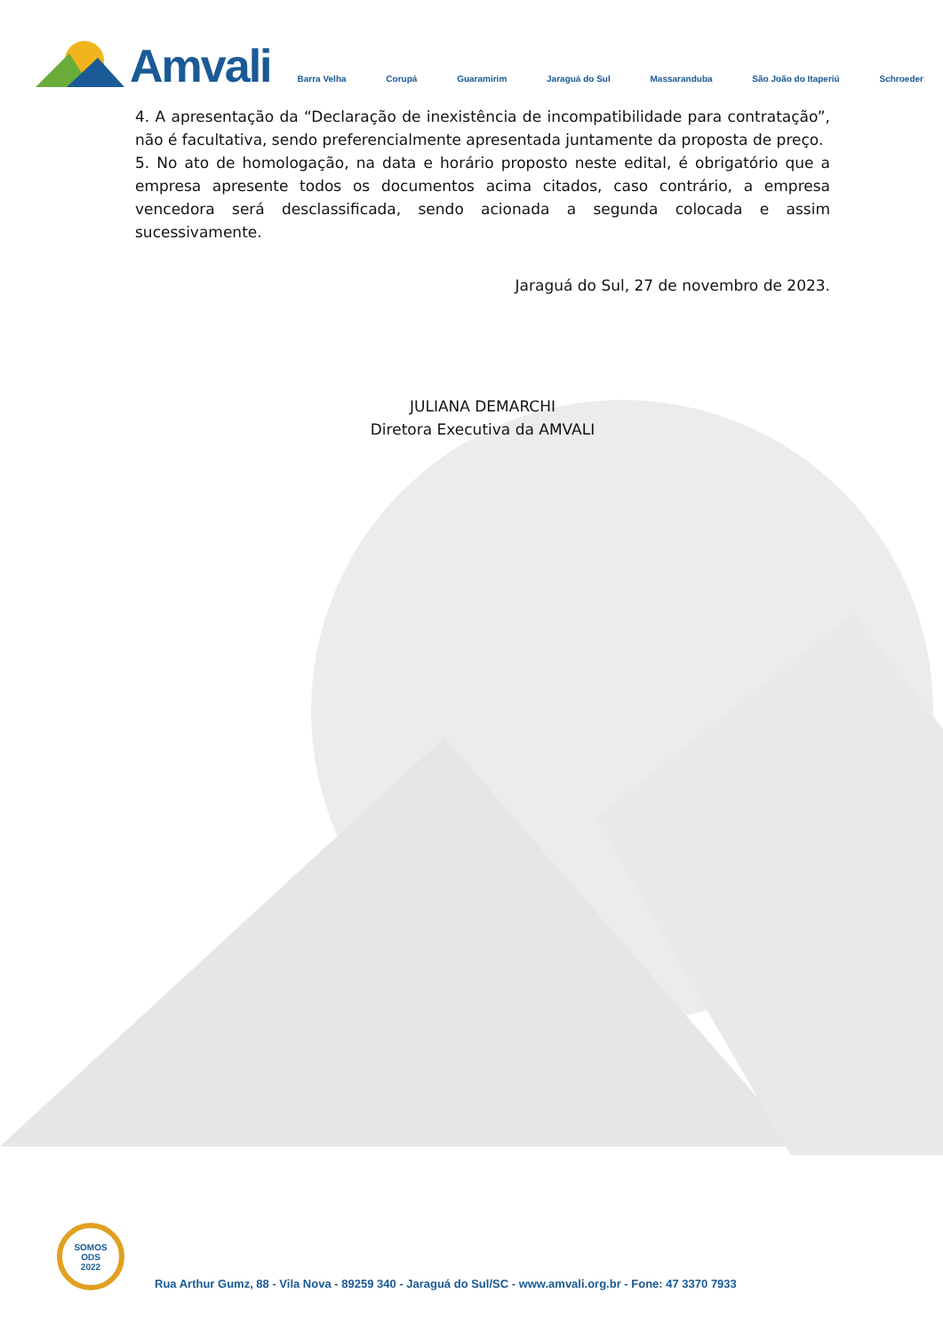Amvali
Barra Velha Corupá Guaramirim Jaraguá do Sul Massaranduba São João do Itaperiú Schroeder
4. A apresentação da “Declaração de inexistência de incompatibilidade para contratação”, não é facultativa, sendo preferencialmente apresentada juntamente da proposta de preço.
5. No ato de homologação, na data e horário proposto neste edital, é obrigatório que a empresa apresente todos os documentos acima citados, caso contrário, a empresa vencedora será desclassificada, sendo acionada a segunda colocada e assim sucessivamente.
Jaraguá do Sul, 27 de novembro de 2023.
JULIANA DEMARCHI
Diretora Executiva da AMVALI
SOMOS
ODS
2022
Rua Arthur Gumz, 88 - Vila Nova - 89259 340 - Jaraguá do Sul/SC - www.amvali.org.br - Fone: 47 3370 7933